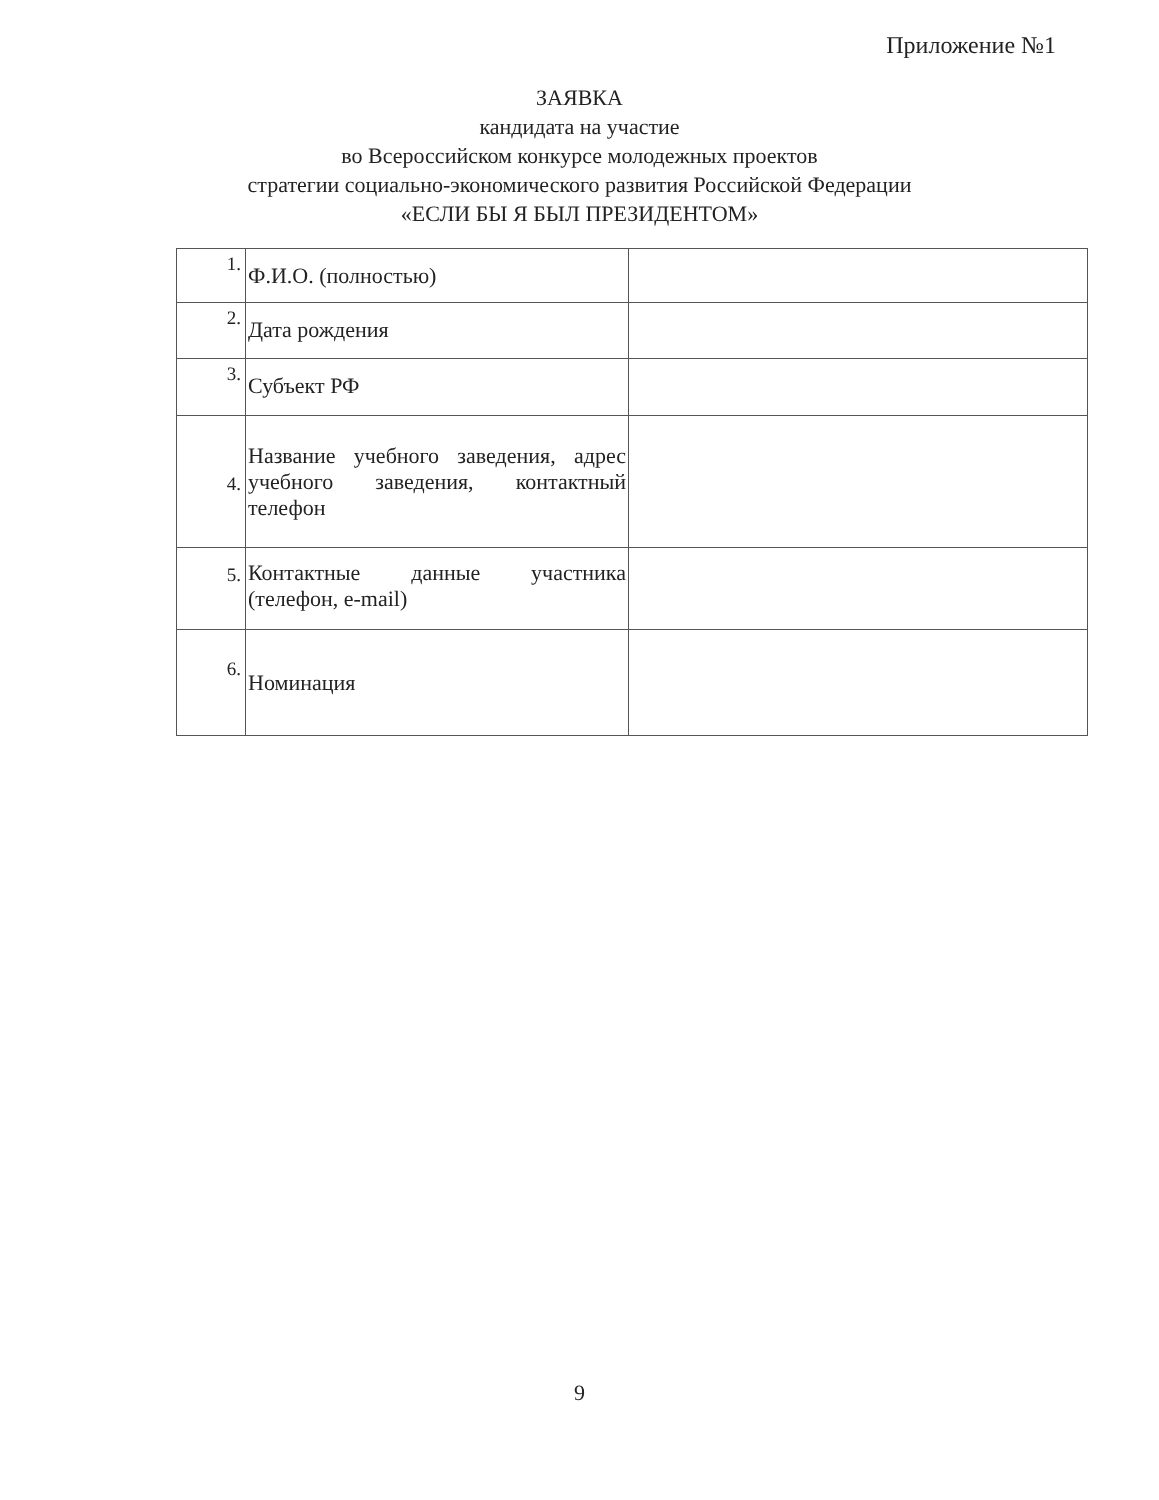Приложение №1
ЗАЯВКА
кандидата на участие
во Всероссийском конкурсе молодежных проектов
стратегии социально-экономического развития Российской Федерации
«ЕСЛИ БЫ Я БЫЛ ПРЕЗИДЕНТОМ»
| 1. | Ф.И.О. (полностью) | |
| 2. | Дата рождения | |
| 3. | Субъект РФ | |
| 4. | Название учебного заведения, адрес учебного заведения, контактный телефон | |
| 5. | Контактные данные участника (телефон, e-mail) | |
| 6. | Номинация | |
9